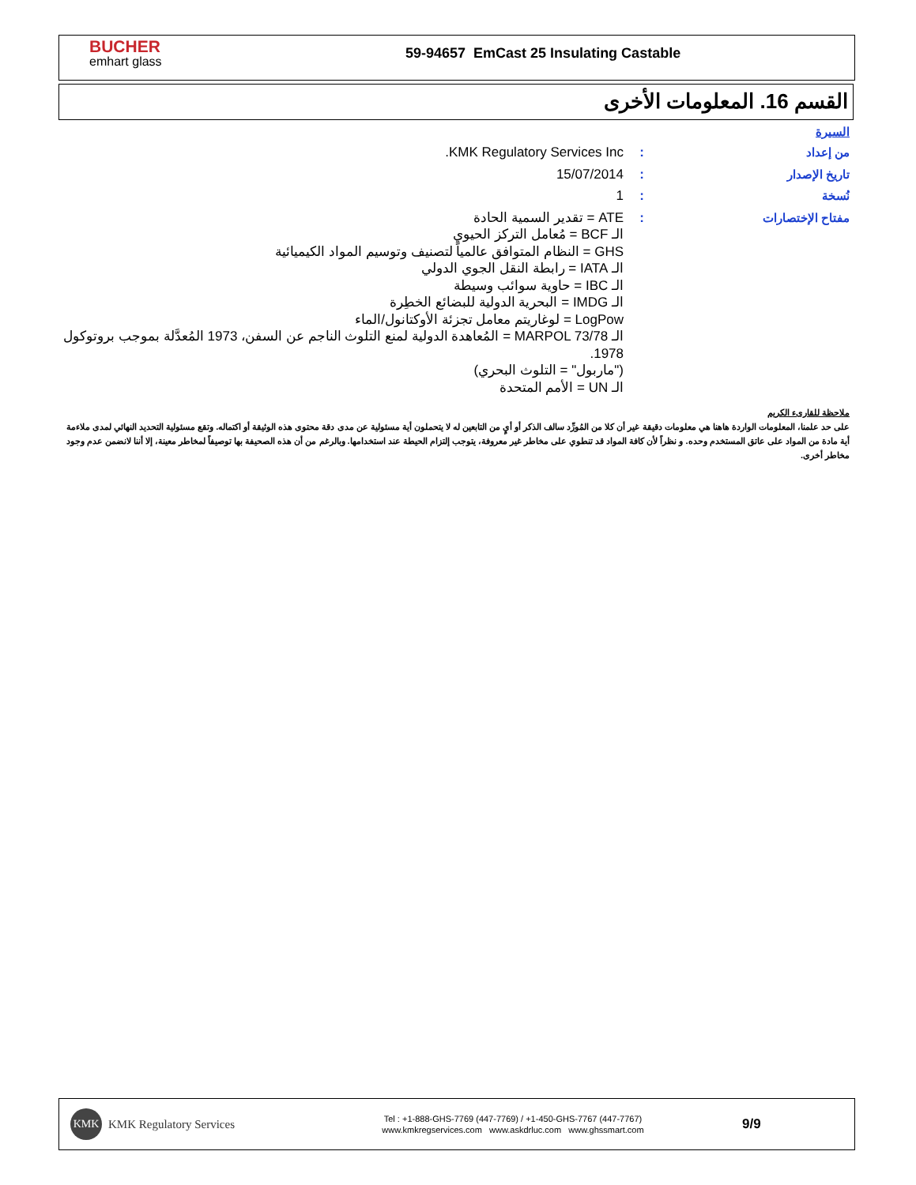BUCHER
emhart glass
59-94657 EmCast 25 Insulating Castable
القسم 16. المعلومات الأخرى
السيرة
من إعداد : KMK Regulatory Services Inc.
تاريخ الإصدار : 15/07/2014
نُسخة : 1
مفتاح الإختصارات : ATE = تقدير السمية الحادة
الـ BCF = مُعامل التركز الحيوي
GHS = النظام المتوافق عالمياً لتصنيف وتوسيم المواد الكيميائية
الـ IATA = رابطة النقل الجوي الدولي
الـ IBC = حاوية سوائب وسيطة
الـ IMDG = البحرية الدولية للبضائع الخطِرة
LogPow = لوغاريتم معامل تجزئة الأوكتانول/الماء
الـ MARPOL 73/78 = المُعاهدة الدولية لمنع التلوث الناجم عن السفن، 1973 المُعدَّلة بموجب بروتوكول 1978.
("ماربول" = التلوث البحري)
الـ UN = الأمم المتحدة
ملاحظة للقارىء الكريم
على حد علمنا، المعلومات الواردة هاهنا هي معلومات دقيقة غير أن كلا من المُورِّد سالف الذكر أو أيٍ من التابعين له لا يتحملون أية مسئولية عن مدى دقة محتوى هذه الوثيقة أو اكتماله. وتقع مسئولية التحديد النهائي لمدى ملاءمة أية مادة من المواد على عاتق المستخدم وحده. و نظراً لأن كافة المواد قد تنطوي على مخاطر غير معروفة، يتوجب إلتزام الحيطة عند استخدامها. وبالرغم من أن هذه الصحيفة بها توصيفاً لمخاطر معينة، إلا أننا لانضمن عدم وجود مخاطر أخرى.
KMK
KMK Regulatory Services
Tel : +1-888-GHS-7769 (447-7769) / +1-450-GHS-7767 (447-7767)
www.kmkregservices.com www.askdrluc.com www.ghssmart.com
9/9